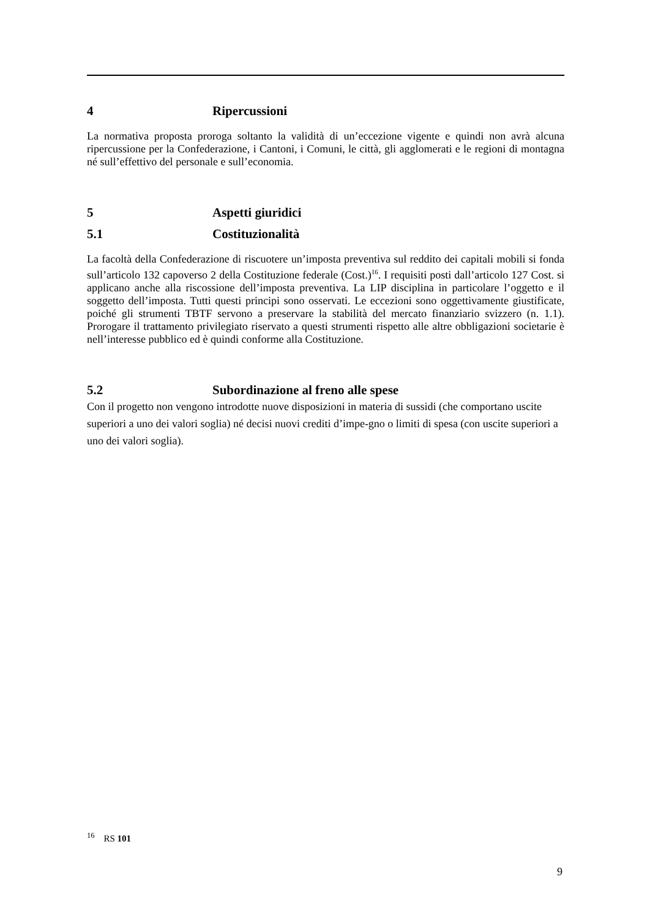4 Ripercussioni
La normativa proposta proroga soltanto la validità di un’eccezione vigente e quindi non avrà alcuna ripercussione per la Confederazione, i Cantoni, i Comuni, le città, gli agglomerati e le regioni di montagna né sull’effettivo del personale e sull’economia.
5 Aspetti giuridici
5.1 Costituzionalità
La facoltà della Confederazione di riscuotere un’imposta preventiva sul reddito dei capitali mobili si fonda sull’articolo 132 capoverso 2 della Costituzione federale (Cost.)<sup>16</sup>. I requisiti posti dall’articolo 127 Cost. si applicano anche alla riscossione dell’imposta preventiva. La LIP disciplina in particolare l’oggetto e il soggetto dell’imposta. Tutti questi principi sono osservati. Le eccezioni sono oggettivamente giustificate, poiché gli strumenti TBTF servono a preservare la stabilità del mercato finanziario svizzero (n. 1.1). Prorogare il trattamento privilegiato riservato a questi strumenti rispetto alle altre obbligazioni societarie è nell’interesse pubblico ed è quindi conforme alla Costituzione.
5.2 Subordinazione al freno alle spese
Con il progetto non vengono introdotte nuove disposizioni in materia di sussidi (che comportano uscite superiori a uno dei valori soglia) né decisi nuovi crediti d’impe-gno o limiti di spesa (con uscite superiori a uno dei valori soglia).
<sup>16</sup> RS 101
9